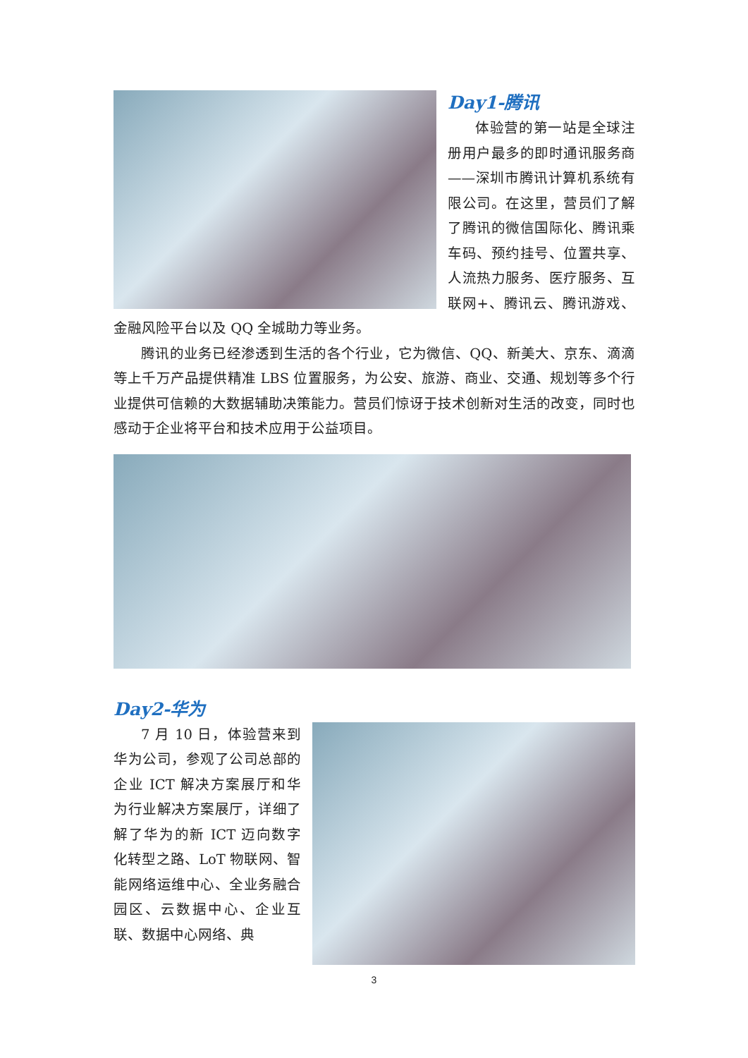Day1-腾讯
体验营的第一站是全球注册用户最多的即时通讯服务商——深圳市腾讯计算机系统有限公司。在这里，营员们了解了腾讯的微信国际化、腾讯乘车码、预约挂号、位置共享、人流热力服务、医疗服务、互联网+、腾讯云、腾讯游戏、金融风险平台以及 QQ 全城助力等业务。
腾讯的业务已经渗透到生活的各个行业，它为微信、QQ、新美大、京东、滴滴等上千万产品提供精准 LBS 位置服务，为公安、旅游、商业、交通、规划等多个行业提供可信赖的大数据辅助决策能力。营员们惊讶于技术创新对生活的改变，同时也感动于企业将平台和技术应用于公益项目。
Day2-华为
7 月 10 日，体验营来到华为公司，参观了公司总部的企业 ICT 解决方案展厅和华为行业解决方案展厅，详细了解了华为的新 ICT 迈向数字化转型之路、LoT 物联网、智能网络运维中心、全业务融合园区、云数据中心、企业互联、数据中心网络、典
3